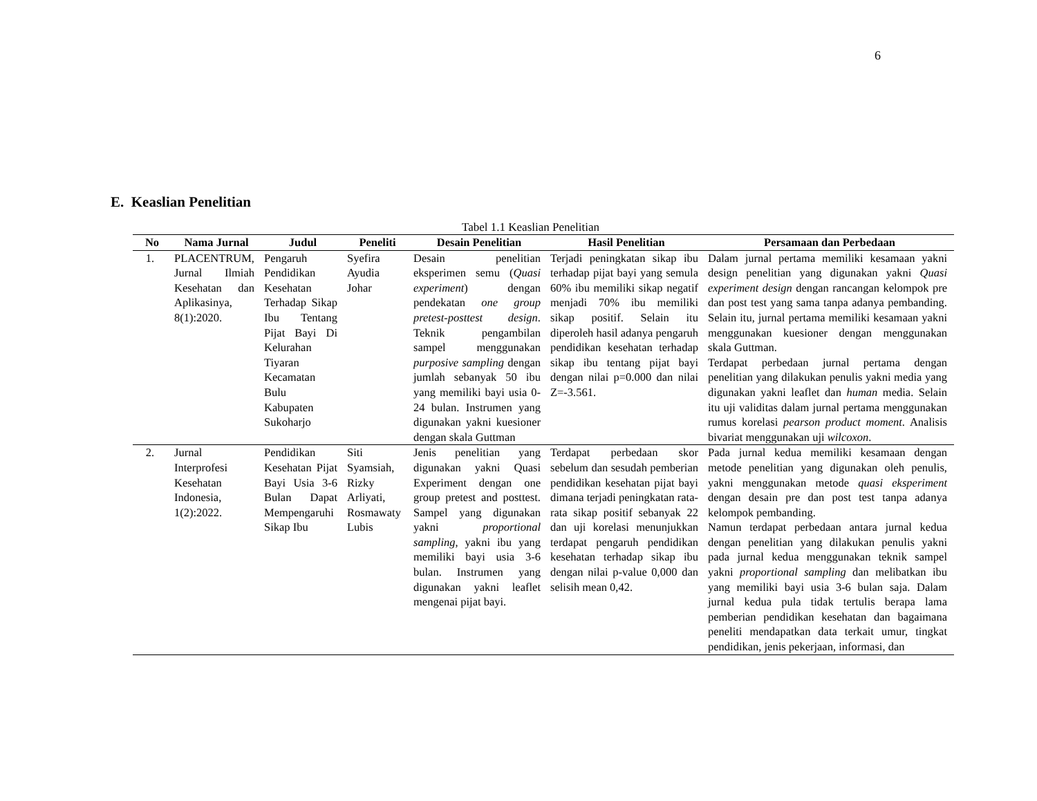6
E. Keaslian Penelitian
Tabel 1.1 Keaslian Penelitian
| No | Nama Jurnal | Judul | Peneliti | Desain Penelitian | Hasil Penelitian | Persamaan dan Perbedaan |
| --- | --- | --- | --- | --- | --- | --- |
| 1. | PLACENTRUM, Jurnal Ilmiah Kesehatan dan Aplikasinya, 8(1):2020. | Pengaruh Pendidikan Kesehatan Terhadap Sikap Ibu Tentang Pijat Bayi Di Kelurahan Tiyaran Kecamatan Bulu Kabupaten Sukoharjo | Syefira Ayudia Johar | Desain penelitian eksperimen semu ( Quasi experiment ) dengan pendekatan one group pretest-posttest design . Teknik pengambilan sampel menggunakan purposive sampling dengan jumlah sebanyak 50 ibu yang memiliki bayi usia 0-24 bulan. Instrumen yang digunakan yakni kuesioner dengan skala Guttman | Terjadi peningkatan sikap ibu terhadap pijat bayi yang semula 60% ibu memiliki sikap negatif menjadi 70% ibu memiliki sikap positif. Selain itu diperoleh hasil adanya pengaruh pendidikan kesehatan terhadap sikap ibu tentang pijat bayi dengan nilai p=0.000 dan nilai Z=-3.561. | Dalam jurnal pertama memiliki kesamaan yakni design penelitian yang digunakan yakni Quasi experiment design dengan rancangan kelompok pre dan post test yang sama tanpa adanya pembanding. Selain itu, jurnal pertama memiliki kesamaan yakni menggunakan kuesioner dengan menggunakan skala Guttman. Terdapat perbedaan jurnal pertama dengan penelitian yang dilakukan penulis yakni media yang digunakan yakni leaflet dan human media. Selain itu uji validitas dalam jurnal pertama menggunakan rumus korelasi pearson product moment . Analisis bivariat menggunakan uji wilcoxon . |
| 2. | Jurnal Interprofesi Kesehatan Indonesia, 1(2):2022. | Pendidikan Kesehatan Pijat Bayi Usia 3-6 Bulan Dapat Mempengaruhi Sikap Ibu | Siti Syamsiah, Rizky Arliyati, Rosmawaty Lubis | Jenis penelitian yang digunakan yakni Quasi Experiment dengan one group pretest and posttest. Sampel yang digunakan yakni proportional sampling , yakni ibu yang memiliki bayi usia 3-6 bulan. Instrumen yang digunakan yakni leaflet mengenai pijat bayi. | Terdapat perbedaan skor sebelum dan sesudah pemberian pendidikan kesehatan pijat bayi dimana terjadi peningkatan rata-rata sikap positif sebanyak 22 dan uji korelasi menunjukkan terdapat pengaruh pendidikan kesehatan terhadap sikap ibu dengan nilai p-value 0,000 dan selisih mean 0,42. | Pada jurnal kedua memiliki kesamaan dengan metode penelitian yang digunakan oleh penulis, yakni menggunakan metode quasi eksperiment dengan desain pre dan post test tanpa adanya kelompok pembanding. Namun terdapat perbedaan antara jurnal kedua dengan penelitian yang dilakukan penulis yakni pada jurnal kedua menggunakan teknik sampel yakni proportional sampling dan melibatkan ibu yang memiliki bayi usia 3-6 bulan saja. Dalam jurnal kedua pula tidak tertulis berapa lama pemberian pendidikan kesehatan dan bagaimana peneliti mendapatkan data terkait umur, tingkat pendidikan, jenis pekerjaan, informasi, dan |